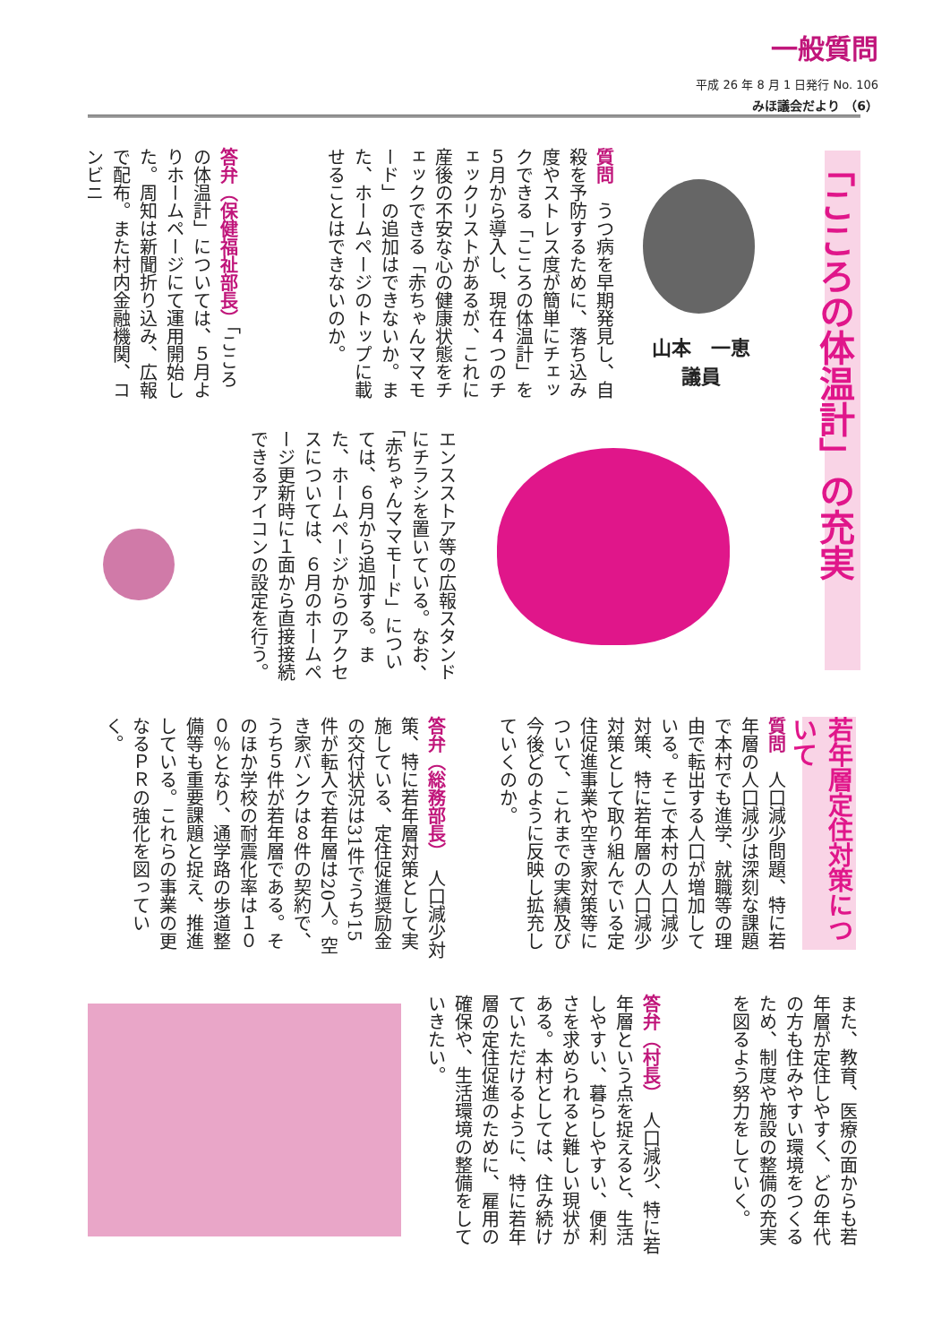一般質問
平成 26 年 8 月 1 日発行 No. 106
みほ議会だより （6）
「こころの体温計」の充実
山本　一恵
議員
質問　うつ病を早期発見し、自殺を予防するために、落ち込み度やストレス度が簡単にチェックできる「こころの体温計」を５月から導入し、現在４つのチェックリストがあるが、これに産後の不安な心の健康状態をチェックできる「赤ちゃんママモード」の追加はできないか。また、ホームページのトップに載せることはできないのか。
答弁（保健福祉部長）「こころの体温計」については、５月よりホームページにて運用開始した。周知は新聞折り込み、広報で配布。また村内金融機関、コンビニ
エンスストア等の広報スタンドにチラシを置いている。なお、「赤ちゃんママモード」については、６月から追加する。また、ホームページからのアクセスについては、６月のホームページ更新時に１面から直接接続できるアイコンの設定を行う。
若年層定住対策について
質問　人口減少問題、特に若年層の人口減少は深刻な課題で本村でも進学、就職等の理由で転出する人口が増加している。そこで本村の人口減少対策、特に若年層の人口減少対策として取り組んでいる定住促進事業や空き家対策等について、これまでの実績及び今後どのように反映し拡充していくのか。
答弁（総務部長）　人口減少対策、特に若年層対策として実施している、定住促進奨励金の交付状況は31件でうち15件が転入で若年層は20人。空き家バンクは８件の契約で、うち５件が若年層である。そのほか学校の耐震化率は１００％となり、通学路の歩道整備等も重要課題と捉え、推進している。これらの事業の更なるＰＲの強化を図っていく。
また、教育、医療の面からも若年層が定住しやすく、どの年代の方も住みやすい環境をつくるため、制度や施設の整備の充実を図るよう努力をしていく。
答弁（村長）　人口減少、特に若年層という点を捉えると、生活しやすい、暮らしやすい、便利さを求められると難しい現状がある。本村としては、住み続けていただけるように、特に若年層の定住促進のために、雇用の確保や、生活環境の整備をしていきたい。